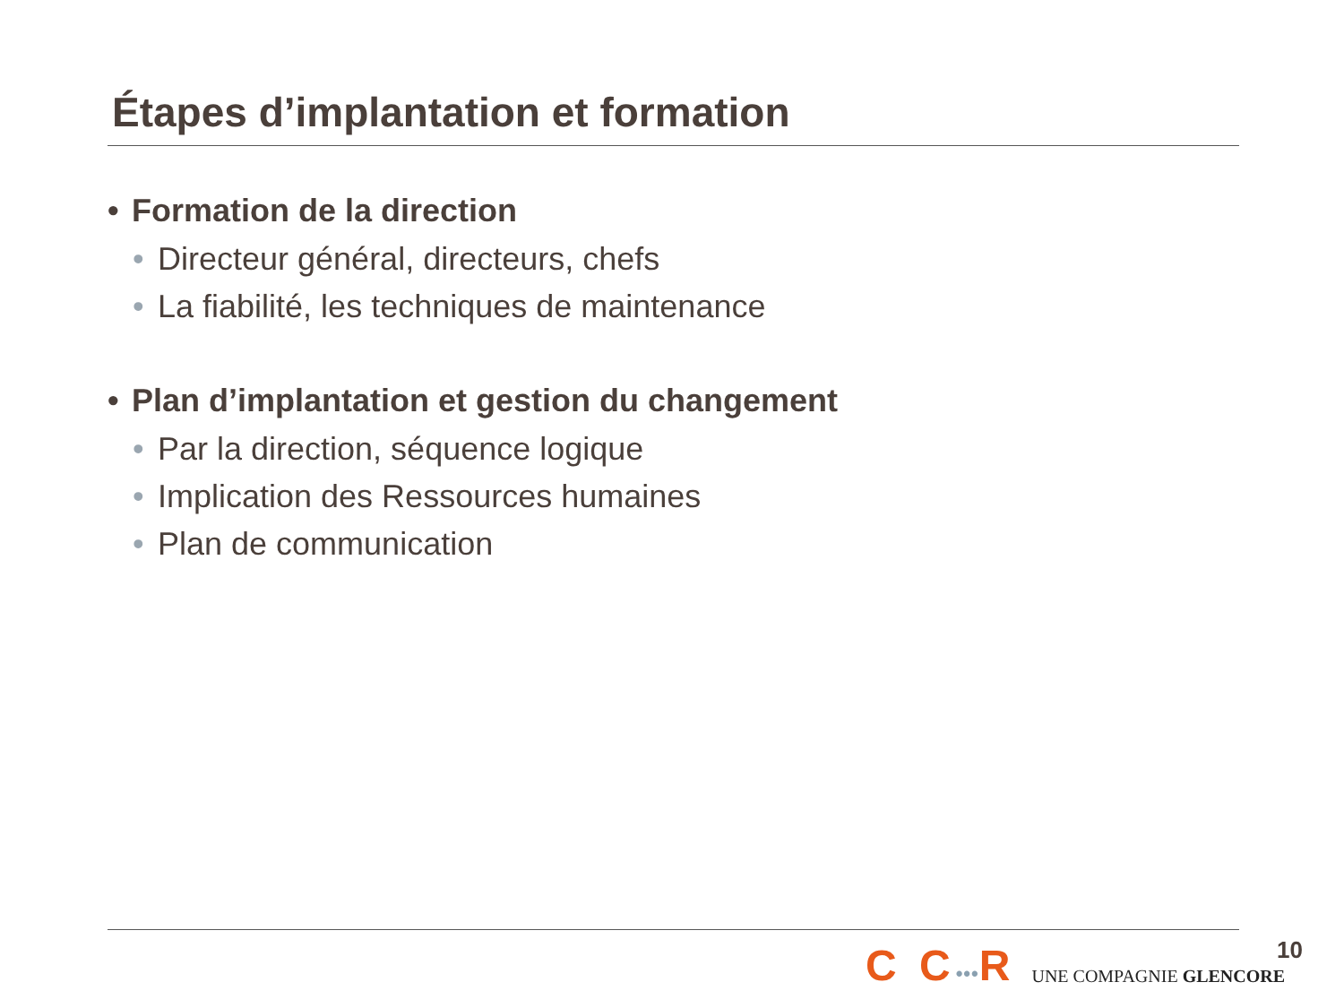Étapes d’implantation et formation
• Formation de la direction
• Directeur général, directeurs, chefs
• La fiabilité, les techniques de maintenance
• Plan d’implantation et gestion du changement
• Par la direction, séquence logique
• Implication des Ressources humaines
• Plan de communication
C C•••R
UNE COMPAGNIE GLENCORE
10